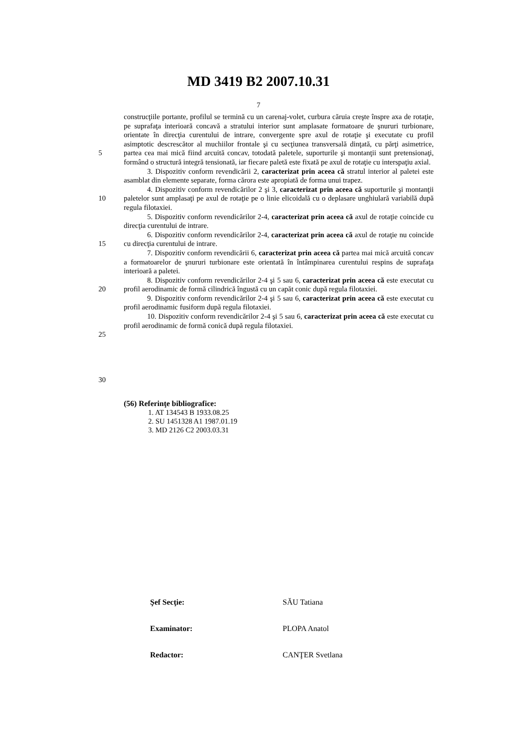MD 3419 B2 2007.10.31
7
5
10
15
20
25
30
construcţiile portante, profilul se termină cu un carenaj-volet, curbura căruia creşte înspre axa de rotaţie, pe suprafaţa interioară concavă a stratului interior sunt amplasate formatoare de şnururi turbionare, orientate în direcţia curentului de intrare, convergente spre axul de rotaţie şi executate cu profil asimptotic descrescător al muchiilor frontale şi cu secţiunea transversală dinţată, cu părţi asimetrice, partea cea mai mică fiind arcuită concav, totodată paletele, suporturile şi montanţii sunt pretensionaţi, formând o structură integră tensionată, iar fiecare paletă este fixată pe axul de rotaţie cu interspaţiu axial.
3. Dispozitiv conform revendicării 2, caracterizat prin aceea că stratul interior al paletei este asamblat din elemente separate, forma cărora este apropiată de forma unui trapez.
4. Dispozitiv conform revendicărilor 2 şi 3, caracterizat prin aceea că suporturile şi montanţii paletelor sunt amplasaţi pe axul de rotaţie pe o linie elicoidală cu o deplasare unghiulară variabilă după regula filotaxiei.
5. Dispozitiv conform revendicărilor 2-4, caracterizat prin aceea că axul de rotaţie coincide cu direcţia curentului de intrare.
6. Dispozitiv conform revendicărilor 2-4, caracterizat prin aceea că axul de rotaţie nu coincide cu direcţia curentului de intrare.
7. Dispozitiv conform revendicării 6, caracterizat prin aceea că partea mai mică arcuită concav a formatoarelor de şnururi turbionare este orientată în întâmpinarea curentului respins de suprafaţa interioară a paletei.
8. Dispozitiv conform revendicărilor 2-4 şi 5 sau 6, caracterizat prin aceea că este executat cu profil aerodinamic de formă cilindrică îngustă cu un capăt conic după regula filotaxiei.
9. Dispozitiv conform revendicărilor 2-4 şi 5 sau 6, caracterizat prin aceea că este executat cu profil aerodinamic fusiform după regula filotaxiei.
10. Dispozitiv conform revendicărilor 2-4 şi 5 sau 6, caracterizat prin aceea că este executat cu profil aerodinamic de formă conică după regula filotaxiei.
(56) Referinţe bibliografice:
1. AT 134543 B 1933.08.25
2. SU 1451328 A1 1987.01.19
3. MD 2126 C2 2003.03.31
Şef Secţie: SĂU Tatiana
Examinator: PLOPA Anatol
Redactor: CANŢER Svetlana